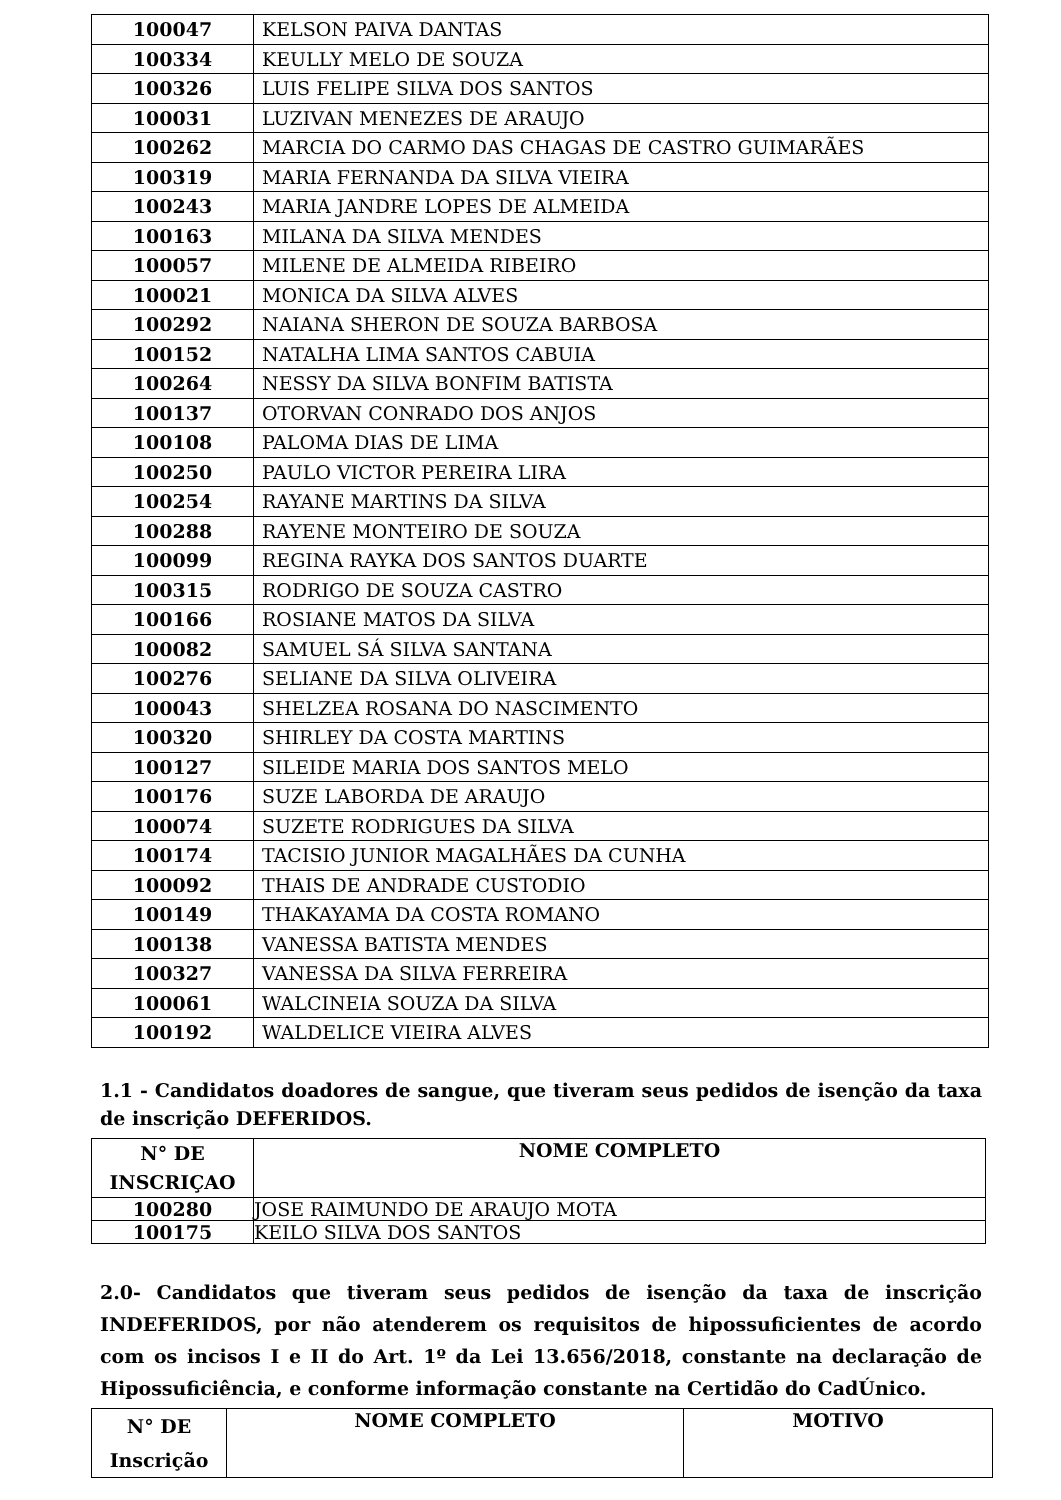| 100047 | KELSON PAIVA DANTAS |
| 100334 | KEULLY MELO DE SOUZA |
| 100326 | LUIS FELIPE SILVA DOS SANTOS |
| 100031 | LUZIVAN MENEZES DE ARAUJO |
| 100262 | MARCIA DO CARMO DAS CHAGAS DE CASTRO GUIMARÃES |
| 100319 | MARIA FERNANDA DA SILVA VIEIRA |
| 100243 | MARIA JANDRE LOPES DE ALMEIDA |
| 100163 | MILANA DA SILVA MENDES |
| 100057 | MILENE DE ALMEIDA RIBEIRO |
| 100021 | MONICA DA SILVA ALVES |
| 100292 | NAIANA SHERON DE SOUZA BARBOSA |
| 100152 | NATALHA LIMA SANTOS CABUIA |
| 100264 | NESSY DA SILVA BONFIM BATISTA |
| 100137 | OTORVAN CONRADO DOS ANJOS |
| 100108 | PALOMA DIAS DE LIMA |
| 100250 | PAULO VICTOR PEREIRA LIRA |
| 100254 | RAYANE MARTINS DA SILVA |
| 100288 | RAYENE MONTEIRO DE SOUZA |
| 100099 | REGINA RAYKA DOS SANTOS DUARTE |
| 100315 | RODRIGO DE SOUZA CASTRO |
| 100166 | ROSIANE MATOS DA SILVA |
| 100082 | SAMUEL SÁ SILVA SANTANA |
| 100276 | SELIANE DA SILVA OLIVEIRA |
| 100043 | SHELZEA ROSANA DO NASCIMENTO |
| 100320 | SHIRLEY DA COSTA MARTINS |
| 100127 | SILEIDE MARIA DOS SANTOS MELO |
| 100176 | SUZE LABORDA DE ARAUJO |
| 100074 | SUZETE RODRIGUES DA SILVA |
| 100174 | TACISIO JUNIOR MAGALHÃES DA CUNHA |
| 100092 | THAIS DE ANDRADE CUSTODIO |
| 100149 | THAKAYAMA DA COSTA ROMANO |
| 100138 | VANESSA BATISTA MENDES |
| 100327 | VANESSA DA SILVA FERREIRA |
| 100061 | WALCINEIA SOUZA DA SILVA |
| 100192 | WALDELICE VIEIRA ALVES |
1.1 - Candidatos doadores de sangue, que tiveram seus pedidos de isenção da taxa de inscrição DEFERIDOS.
| N° DE INSCRIÇAO | NOME COMPLETO |
| --- | --- |
| 100280 | JOSE RAIMUNDO DE ARAUJO MOTA |
| 100175 | KEILO SILVA DOS SANTOS |
2.0- Candidatos que tiveram seus pedidos de isenção da taxa de inscrição INDEFERIDOS, por não atenderem os requisitos de hipossuficientes de acordo com os incisos I e II do Art. 1º da Lei 13.656/2018, constante na declaração de Hipossuficiência, e conforme informação constante na Certidão do CadÚnico.
| N° DE Inscrição | NOME COMPLETO | MOTIVO |
| --- | --- | --- |